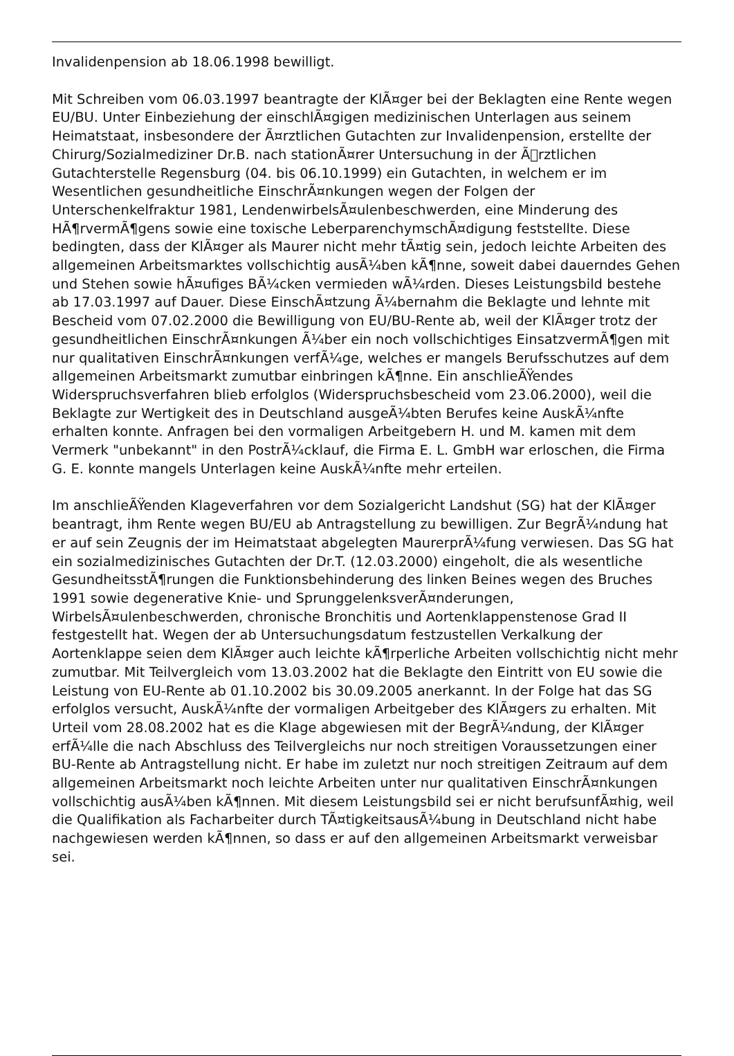Invalidenpension ab 18.06.1998 bewilligt.
Mit Schreiben vom 06.03.1997 beantragte der KlÃ¤ger bei der Beklagten eine Rente wegen EU/BU. Unter Einbeziehung der einschlÃ¤gigen medizinischen Unterlagen aus seinem Heimatstaat, insbesondere der Ã¤rztlichen Gutachten zur Invalidenpension, erstellte der Chirurg/Sozialmediziner Dr.B. nach stationÃ¤rer Untersuchung in der Ãrztlichen Gutachterstelle Regensburg (04. bis 06.10.1999) ein Gutachten, in welchem er im Wesentlichen gesundheitliche EinschrÃ¤nkungen wegen der Folgen der Unterschenkelfraktur 1981, LendenwirbelsÃ¤ulenbeschwerden, eine Minderung des HÃ¶rvermÃ¶gens sowie eine toxische LeberparenchymschÃ¤digung feststellte. Diese bedingten, dass der KlÃ¤ger als Maurer nicht mehr tÃ¤tig sein, jedoch leichte Arbeiten des allgemeinen Arbeitsmarktes vollschichtig ausÃ¼ben kÃ¶nne, soweit dabei dauerndes Gehen und Stehen sowie hÃ¤ufiges BÃ¼cken vermieden wÃ¼rden. Dieses Leistungsbild bestehe ab 17.03.1997 auf Dauer. Diese EinschÃ¤tzung Ã¼bernahm die Beklagte und lehnte mit Bescheid vom 07.02.2000 die Bewilligung von EU/BU-Rente ab, weil der KlÃ¤ger trotz der gesundheitlichen EinschrÃ¤nkungen Ã¼ber ein noch vollschichtiges EinsatzvermÃ¶gen mit nur qualitativen EinschrÃ¤nkungen verfÃ¼ge, welches er mangels Berufsschutzes auf dem allgemeinen Arbeitsmarkt zumutbar einbringen kÃ¶nne. Ein anschlieÃŸendes Widerspruchsverfahren blieb erfolglos (Widerspruchsbescheid vom 23.06.2000), weil die Beklagte zur Wertigkeit des in Deutschland ausgeÃ¼bten Berufes keine AuskÃ¼nfte erhalten konnte. Anfragen bei den vormaligen Arbeitgebern H. und M. kamen mit dem Vermerk "unbekannt" in den PostrÃ¼cklauf, die Firma E. L. GmbH war erloschen, die Firma G. E. konnte mangels Unterlagen keine AuskÃ¼nfte mehr erteilen.
Im anschlieÃŸenden Klageverfahren vor dem Sozialgericht Landshut (SG) hat der KlÃ¤ger beantragt, ihm Rente wegen BU/EU ab Antragstellung zu bewilligen. Zur BegrÃ¼ndung hat er auf sein Zeugnis der im Heimatstaat abgelegten MaurerprÃ¼fung verwiesen. Das SG hat ein sozialmedizinisches Gutachten der Dr.T. (12.03.2000) eingeholt, die als wesentliche GesundheitsstÃ¶rungen die Funktionsbehinderung des linken Beines wegen des Bruches 1991 sowie degenerative Knie- und SprunggelenksverÃ¤nderungen, WirbelsÃ¤ulenbeschwerden, chronische Bronchitis und Aortenklappenstenose Grad II festgestellt hat. Wegen der ab Untersuchungsdatum festzustellen Verkalkung der Aortenklappe seien dem KlÃ¤ger auch leichte kÃ¶rperliche Arbeiten vollschichtig nicht mehr zumutbar. Mit Teilvergleich vom 13.03.2002 hat die Beklagte den Eintritt von EU sowie die Leistung von EU-Rente ab 01.10.2002 bis 30.09.2005 anerkannt. In der Folge hat das SG erfolglos versucht, AuskÃ¼nfte der vormaligen Arbeitgeber des KlÃ¤gers zu erhalten. Mit Urteil vom 28.08.2002 hat es die Klage abgewiesen mit der BegrÃ¼ndung, der KlÃ¤ger erfÃ¼lle die nach Abschluss des Teilvergleichs nur noch streitigen Voraussetzungen einer BU-Rente ab Antragstellung nicht. Er habe im zuletzt nur noch streitigen Zeitraum auf dem allgemeinen Arbeitsmarkt noch leichte Arbeiten unter nur qualitativen EinschrÃ¤nkungen vollschichtig ausÃ¼ben kÃ¶nnen. Mit diesem Leistungsbild sei er nicht berufsunfÃ¤hig, weil die Qualifikation als Facharbeiter durch TÃ¤tigkeitsausÃ¼bung in Deutschland nicht habe nachgewiesen werden kÃ¶nnen, so dass er auf den allgemeinen Arbeitsmarkt verweisbar sei.